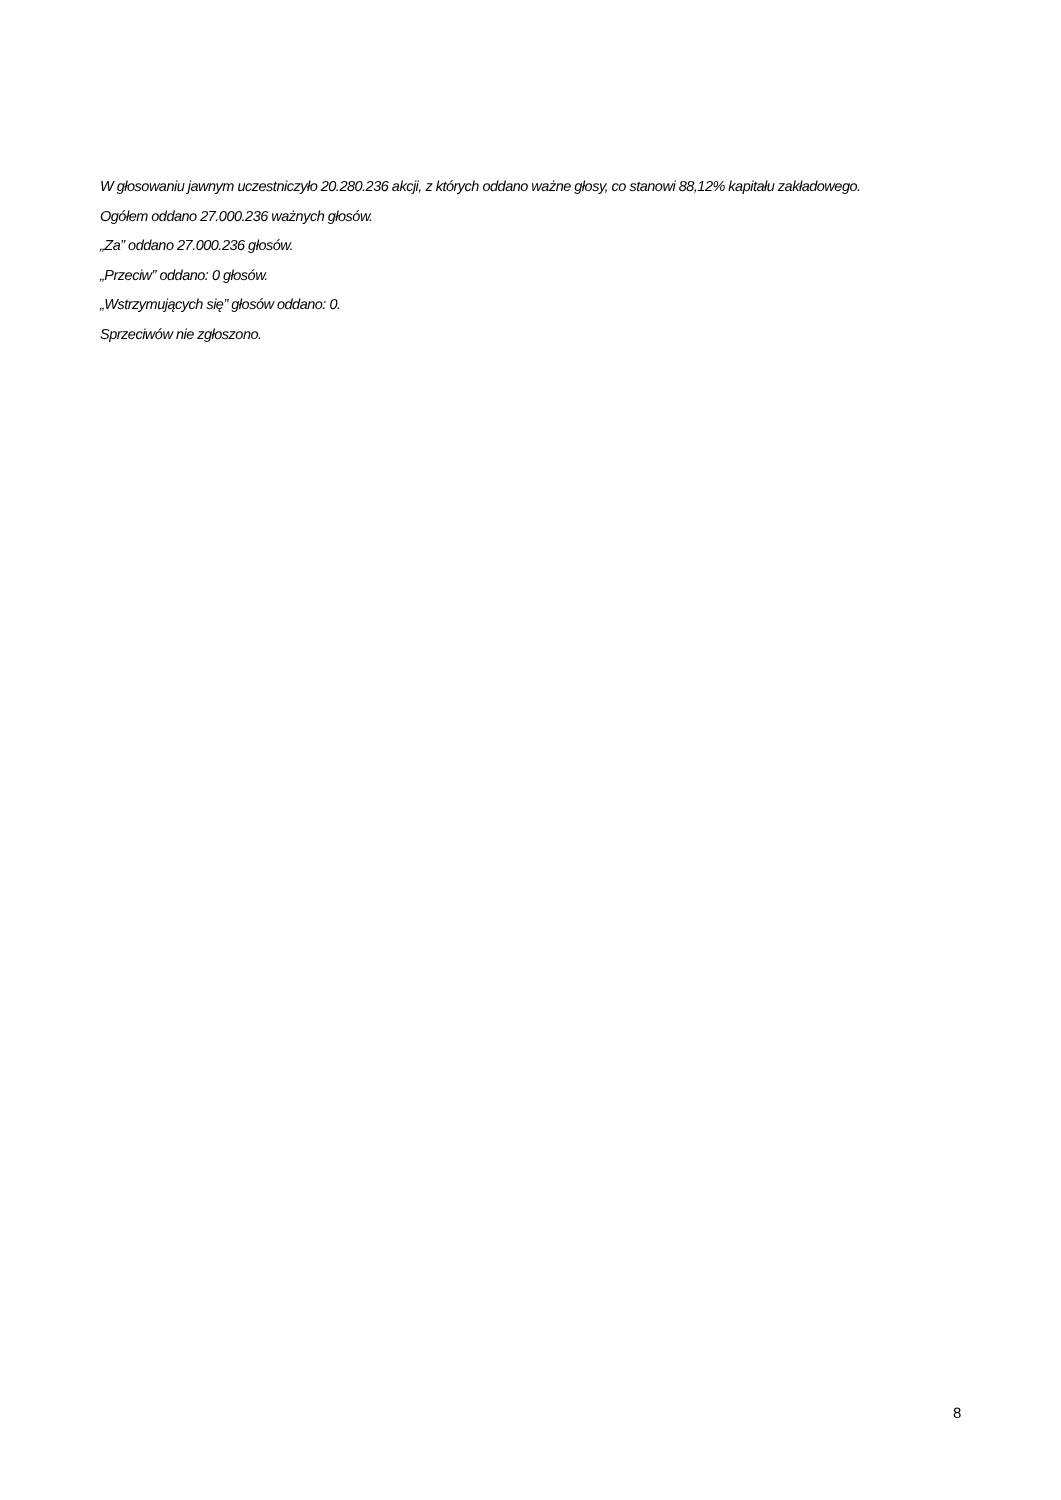W głosowaniu jawnym uczestniczyło 20.280.236 akcji, z których oddano ważne głosy, co stanowi 88,12% kapitału zakładowego.
Ogółem oddano 27.000.236 ważnych głosów.
„Za” oddano 27.000.236 głosów.
„Przeciw” oddano: 0 głosów.
„Wstrzymujących się” głosów oddano: 0.
Sprzeciwów nie zgłoszono.
8